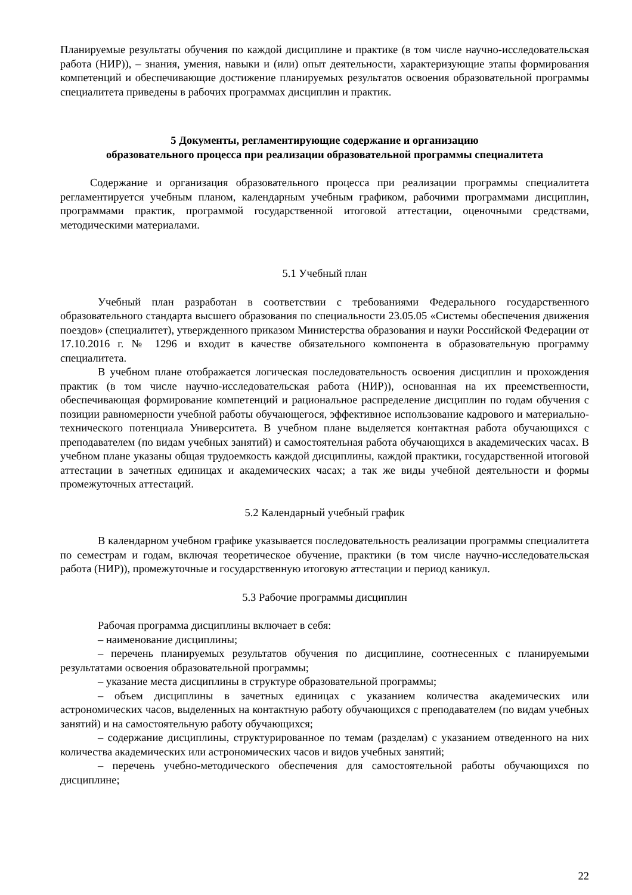Планируемые результаты обучения по каждой дисциплине и практике (в том числе научно-исследовательская работа (НИР)), – знания, умения, навыки и (или) опыт деятельности, характеризующие этапы формирования компетенций и обеспечивающие достижение планируемых результатов освоения образовательной программы специалитета приведены в рабочих программах дисциплин и практик.
5 Документы, регламентирующие содержание и организацию
образовательного процесса при реализации образовательной программы специалитета
Содержание и организация образовательного процесса при реализации программы специалитета регламентируется учебным планом, календарным учебным графиком, рабочими программами дисциплин, программами практик, программой государственной итоговой аттестации, оценочными средствами, методическими материалами.
5.1 Учебный план
Учебный план разработан в соответствии с требованиями Федерального государственного образовательного стандарта высшего образования по специальности 23.05.05 «Системы обеспечения движения поездов» (специалитет), утвержденного приказом Министерства образования и науки Российской Федерации от 17.10.2016 г. № 1296 и входит в качестве обязательного компонента в образовательную программу специалитета.
В учебном плане отображается логическая последовательность освоения дисциплин и прохождения практик (в том числе научно-исследовательская работа (НИР)), основанная на их преемственности, обеспечивающая формирование компетенций и рациональное распределение дисциплин по годам обучения с позиции равномерности учебной работы обучающегося, эффективное использование кадрового и материально-технического потенциала Университета. В учебном плане выделяется контактная работа обучающихся с преподавателем (по видам учебных занятий) и самостоятельная работа обучающихся в академических часах. В учебном плане указаны общая трудоемкость каждой дисциплины, каждой практики, государственной итоговой аттестации в зачетных единицах и академических часах; а так же виды учебной деятельности и формы промежуточных аттестаций.
5.2 Календарный учебный график
В календарном учебном графике указывается последовательность реализации программы специалитета по семестрам и годам, включая теоретическое обучение, практики (в том числе научно-исследовательская работа (НИР)), промежуточные и государственную итоговую аттестации и период каникул.
5.3 Рабочие программы дисциплин
Рабочая программа дисциплины включает в себя:
– наименование дисциплины;
– перечень планируемых результатов обучения по дисциплине, соотнесенных с планируемыми результатами освоения образовательной программы;
– указание места дисциплины в структуре образовательной программы;
– объем дисциплины в зачетных единицах с указанием количества академических или астрономических часов, выделенных на контактную работу обучающихся с преподавателем (по видам учебных занятий) и на самостоятельную работу обучающихся;
– содержание дисциплины, структурированное по темам (разделам) с указанием отведенного на них количества академических или астрономических часов и видов учебных занятий;
– перечень учебно-методического обеспечения для самостоятельной работы обучающихся по дисциплине;
22